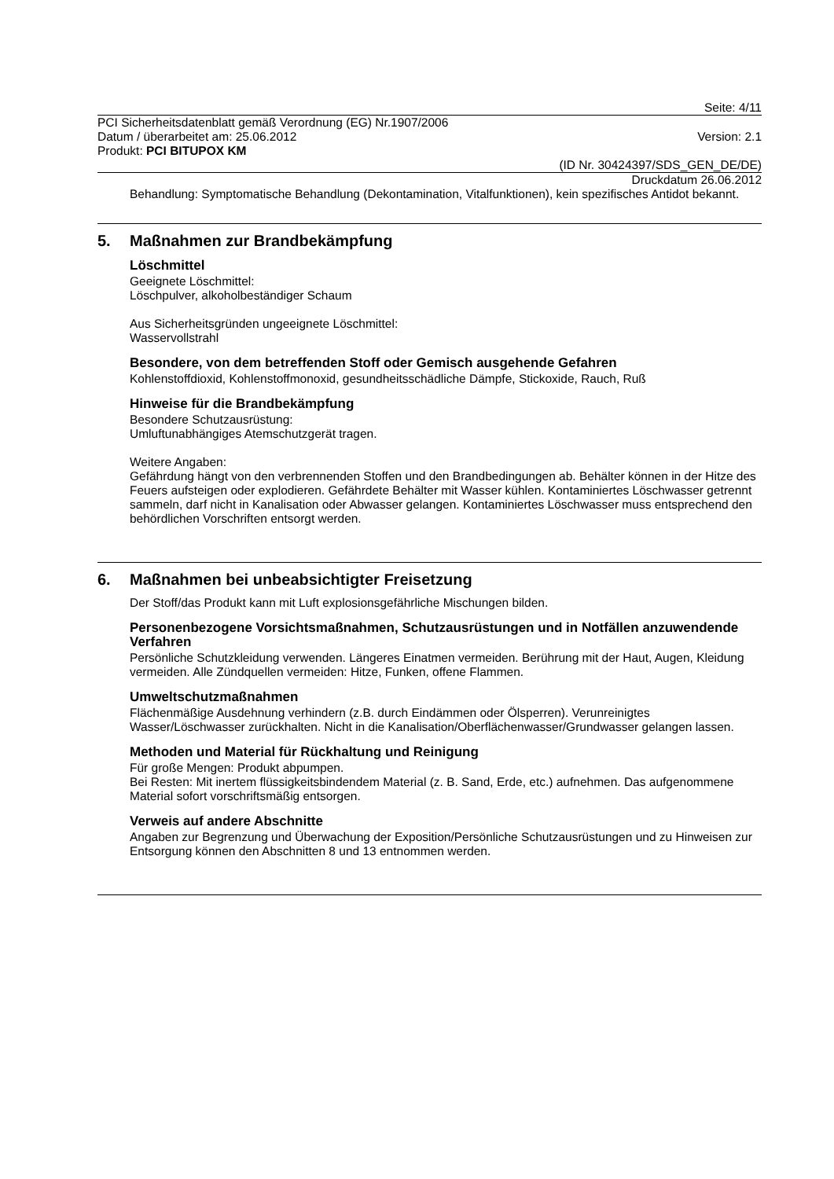Seite: 4/11
PCI Sicherheitsdatenblatt gemäß Verordnung (EG) Nr.1907/2006
Datum / überarbeitet am: 25.06.2012 Version: 2.1
Produkt: PCI BITUPOX KM
(ID Nr. 30424397/SDS_GEN_DE/DE)
Druckdatum 26.06.2012
Behandlung: Symptomatische Behandlung (Dekontamination, Vitalfunktionen), kein spezifisches Antidot bekannt.
5. Maßnahmen zur Brandbekämpfung
Löschmittel
Geeignete Löschmittel:
Löschpulver, alkoholbeständiger Schaum
Aus Sicherheitsgründen ungeeignete Löschmittel:
Wasservollstrahl
Besondere, von dem betreffenden Stoff oder Gemisch ausgehende Gefahren
Kohlenstoffdioxid, Kohlenstoffmonoxid, gesundheitsschädliche Dämpfe, Stickoxide, Rauch, Ruß
Hinweise für die Brandbekämpfung
Besondere Schutzausrüstung:
Umluftunabhängiges Atemschutzgerät tragen.
Weitere Angaben:
Gefährdung hängt von den verbrennenden Stoffen und den Brandbedingungen ab. Behälter können in der Hitze des Feuers aufsteigen oder explodieren. Gefährdete Behälter mit Wasser kühlen. Kontaminiertes Löschwasser getrennt sammeln, darf nicht in Kanalisation oder Abwasser gelangen. Kontaminiertes Löschwasser muss entsprechend den behördlichen Vorschriften entsorgt werden.
6. Maßnahmen bei unbeabsichtigter Freisetzung
Der Stoff/das Produkt kann mit Luft explosionsgefährliche Mischungen bilden.
Personenbezogene Vorsichtsmaßnahmen, Schutzausrüstungen und in Notfällen anzuwendende Verfahren
Persönliche Schutzkleidung verwenden. Längeres Einatmen vermeiden. Berührung mit der Haut, Augen, Kleidung vermeiden. Alle Zündquellen vermeiden: Hitze, Funken, offene Flammen.
Umweltschutzmaßnahmen
Flächenmäßige Ausdehnung verhindern (z.B. durch Eindämmen oder Ölsperren). Verunreinigtes Wasser/Löschwasser zurückhalten. Nicht in die Kanalisation/Oberflächenwasser/Grundwasser gelangen lassen.
Methoden und Material für Rückhaltung und Reinigung
Für große Mengen: Produkt abpumpen.
Bei Resten: Mit inertem flüssigkeitsbindendem Material (z. B. Sand, Erde, etc.) aufnehmen. Das aufgenommene Material sofort vorschriftsmäßig entsorgen.
Verweis auf andere Abschnitte
Angaben zur Begrenzung und Überwachung der Exposition/Persönliche Schutzausrüstungen und zu Hinweisen zur Entsorgung können den Abschnitten 8 und 13 entnommen werden.